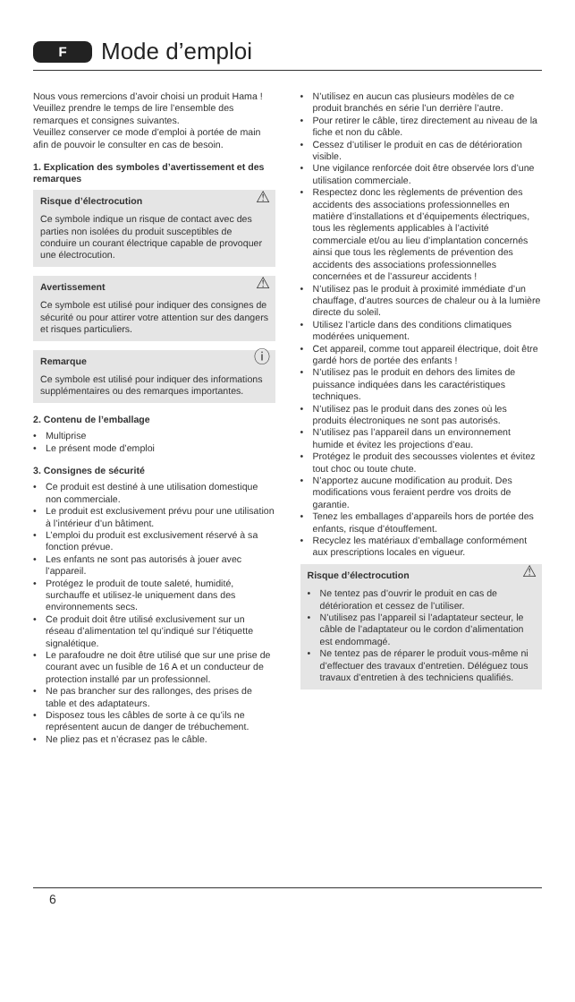F
Mode d’emploi
Nous vous remercions d’avoir choisi un produit Hama !
Veuillez prendre le temps de lire l’ensemble des remarques et consignes suivantes.
Veuillez conserver ce mode d’emploi à portée de main afin de pouvoir le consulter en cas de besoin.
1. Explication des symboles d’avertissement et des remarques
⚠ Risque d’électrocution
Ce symbole indique un risque de contact avec des parties non isolées du produit susceptibles de conduire un courant électrique capable de provoquer une électrocution.
⚠ Avertissement
Ce symbole est utilisé pour indiquer des consignes de sécurité ou pour attirer votre attention sur des dangers et risques particuliers.
ⓘ Remarque
Ce symbole est utilisé pour indiquer des informations supplémentaires ou des remarques importantes.
2. Contenu de l’emballage
• Multiprise
• Le présent mode d’emploi
3. Consignes de sécurité
• Ce produit est destiné à une utilisation domestique non commerciale.
• Le produit est exclusivement prévu pour une utilisation à l’intérieur d’un bâtiment.
• L’emploi du produit est exclusivement réservé à sa fonction prévue.
• Les enfants ne sont pas autorisés à jouer avec l’appareil.
• Protégez le produit de toute saleté, humidité, surchauffe et utilisez-le uniquement dans des environnements secs.
• Ce produit doit être utilisé exclusivement sur un réseau d’alimentation tel qu’indiqué sur l’étiquette signalétique.
• Le parafoudre ne doit être utilisé que sur une prise de courant avec un fusible de 16 A et un conducteur de protection installé par un professionnel.
• Ne pas brancher sur des rallonges, des prises de table et des adaptateurs.
• Disposez tous les câbles de sorte à ce qu’ils ne représentent aucun de danger de trébuchement.
• Ne pliez pas et n’écrasez pas le câble.
• N’utilisez en aucun cas plusieurs modèles de ce produit branchés en série l’un derrière l’autre.
• Pour retirer le câble, tirez directement au niveau de la fiche et non du câble.
• Cessez d’utiliser le produit en cas de détérioration visible.
• Une vigilance renforcée doit être observée lors d’une utilisation commerciale.
• Respectez donc les règlements de prévention des accidents des associations professionnelles en matière d’installations et d’équipements électriques, tous les règlements applicables à l’activité commerciale et/ou au lieu d’implantation concernés ainsi que tous les règlements de prévention des accidents des associations professionnelles concernées et de l’assureur accidents !
• N’utilisez pas le produit à proximité immédiate d’un chauffage, d’autres sources de chaleur ou à la lumière directe du soleil.
• Utilisez l’article dans des conditions climatiques modérées uniquement.
• Cet appareil, comme tout appareil électrique, doit être gardé hors de portée des enfants !
• N’utilisez pas le produit en dehors des limites de puissance indiquées dans les caractéristiques techniques.
• N’utilisez pas le produit dans des zones où les produits électroniques ne sont pas autorisés.
• N’utilisez pas l’appareil dans un environnement humide et évitez les projections d’eau.
• Protégez le produit des secousses violentes et évitez tout choc ou toute chute.
• N’apportez aucune modification au produit. Des modifications vous feraient perdre vos droits de garantie.
• Tenez les emballages d’appareils hors de portée des enfants, risque d’étouffement.
• Recyclez les matériaux d’emballage conformément aux prescriptions locales en vigueur.
⚠ Risque d’électrocution
• Ne tentez pas d’ouvrir le produit en cas de détérioration et cessez de l’utiliser.
• N’utilisez pas l’appareil si l’adaptateur secteur, le câble de l’adaptateur ou le cordon d’alimentation est endommagé.
• Ne tentez pas de réparer le produit vous-même ni d’effectuer des travaux d’entretien. Déléguez tous travaux d’entretien à des techniciens qualifiés.
6